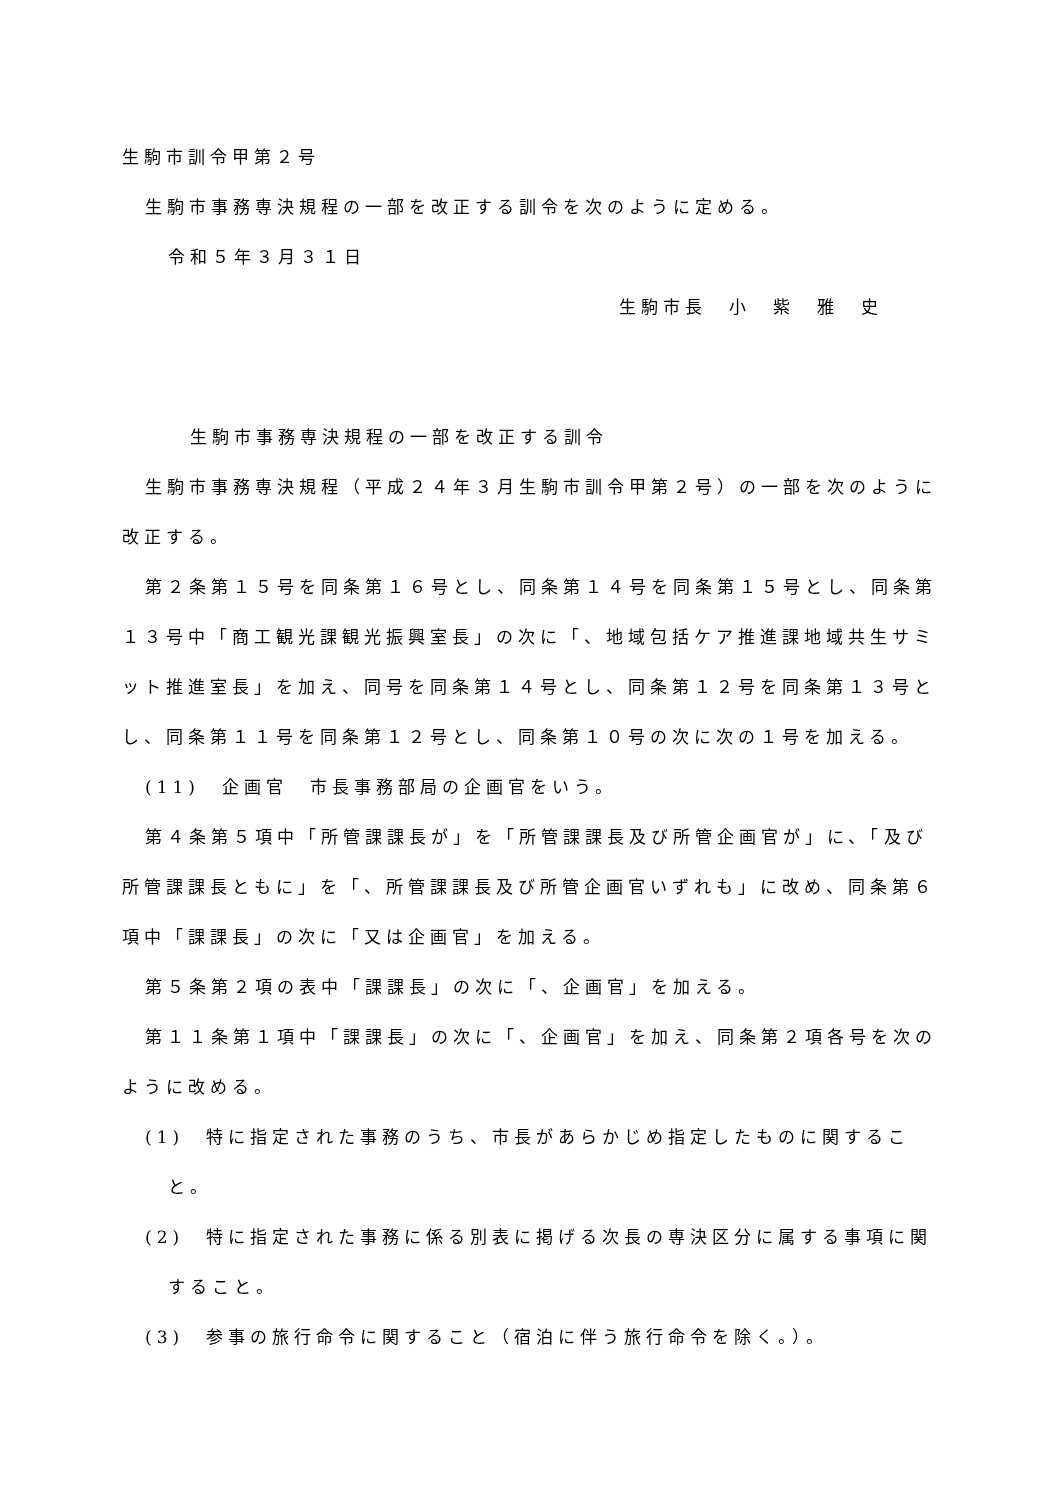生駒市訓令甲第２号
生駒市事務専決規程の一部を改正する訓令を次のように定める。
令和５年３月３１日
生駒市長　小　紫　雅　史
生駒市事務専決規程の一部を改正する訓令
生駒市事務専決規程（平成２４年３月生駒市訓令甲第２号）の一部を次のように改正する。
第２条第１５号を同条第１６号とし、同条第１４号を同条第１５号とし、同条第１３号中「商工観光課観光振興室長」の次に「、地域包括ケア推進課地域共生サミット推進室長」を加え、同号を同条第１４号とし、同条第１２号を同条第１３号とし、同条第１１号を同条第１２号とし、同条第１０号の次に次の１号を加える。
(11)　企画官　市長事務部局の企画官をいう。
第４条第５項中「所管課課長が」を「所管課課長及び所管企画官が」に、「及び所管課課長ともに」を「、所管課課長及び所管企画官いずれも」に改め、同条第６項中「課課長」の次に「又は企画官」を加える。
第５条第２項の表中「課課長」の次に「、企画官」を加える。
第１１条第１項中「課課長」の次に「、企画官」を加え、同条第２項各号を次のように改める。
(1)　特に指定された事務のうち、市長があらかじめ指定したものに関すること。
(2)　特に指定された事務に係る別表に掲げる次長の専決区分に属する事項に関すること。
(3)　参事の旅行命令に関すること（宿泊に伴う旅行命令を除く。）。